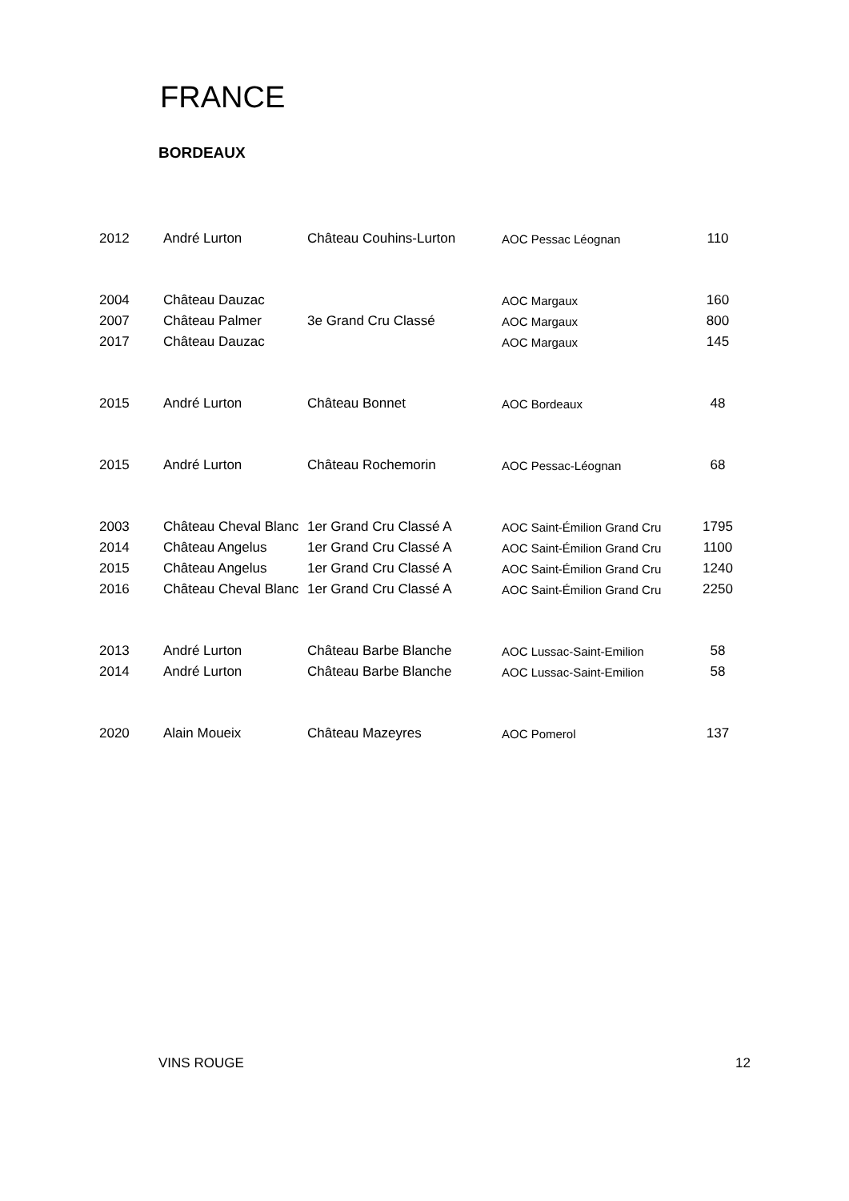FRANCE
BORDEAUX
| 2012 | André Lurton | Château Couhins-Lurton | AOC Pessac Léognan | 110 |
| 2004 | Château Dauzac | | AOC Margaux | 160 |
| 2007 | Château Palmer | 3e Grand Cru Classé | AOC Margaux | 800 |
| 2017 | Château Dauzac | | AOC Margaux | 145 |
| 2015 | André Lurton | Château Bonnet | AOC Bordeaux | 48 |
| 2015 | André Lurton | Château Rochemorin | AOC Pessac-Léognan | 68 |
| 2003 | Château Cheval Blanc | 1er Grand Cru Classé A | AOC Saint-Émilion Grand Cru | 1795 |
| 2014 | Château Angelus | 1er Grand Cru Classé A | AOC Saint-Émilion Grand Cru | 1100 |
| 2015 | Château Angelus | 1er Grand Cru Classé A | AOC Saint-Émilion Grand Cru | 1240 |
| 2016 | Château Cheval Blanc | 1er Grand Cru Classé A | AOC Saint-Émilion Grand Cru | 2250 |
| 2013 | André Lurton | Château Barbe Blanche | AOC Lussac-Saint-Emilion | 58 |
| 2014 | André Lurton | Château Barbe Blanche | AOC Lussac-Saint-Emilion | 58 |
| 2020 | Alain Moueix | Château Mazeyres | AOC Pomerol | 137 |
VINS ROUGE 12